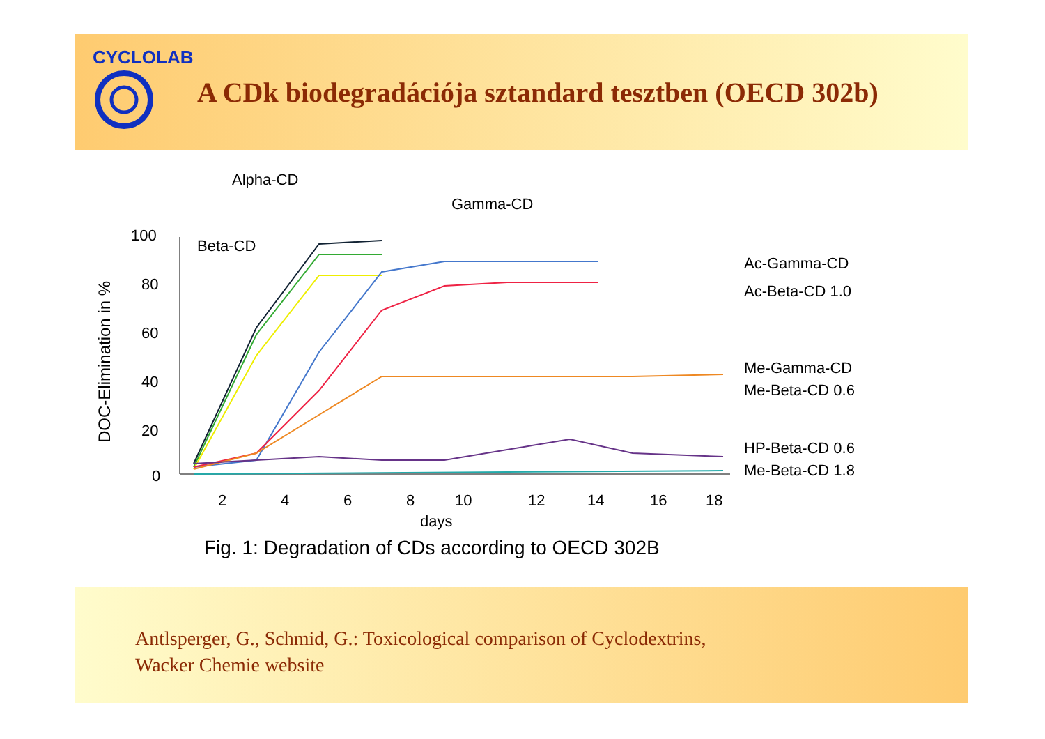CYCLOLAB
A CDk biodegradációja sztandard tesztben (OECD 302b)
DOC-Elimination in %
100
80
60
40
20
0
2
4
6
8
10
12
14
16
18
days
Fig. 1: Degradation of CDs according to OECD 302B
Alpha-CD
Gamma-CD
Beta-CD
Ac-Gamma-CD
Ac-Beta-CD 1.0
Me-Gamma-CD
Me-Beta-CD 0.6
HP-Beta-CD 0.6
Me-Beta-CD 1.8
Antlsperger, G., Schmid, G.: Toxicological comparison of Cyclodextrins,
Wacker Chemie website